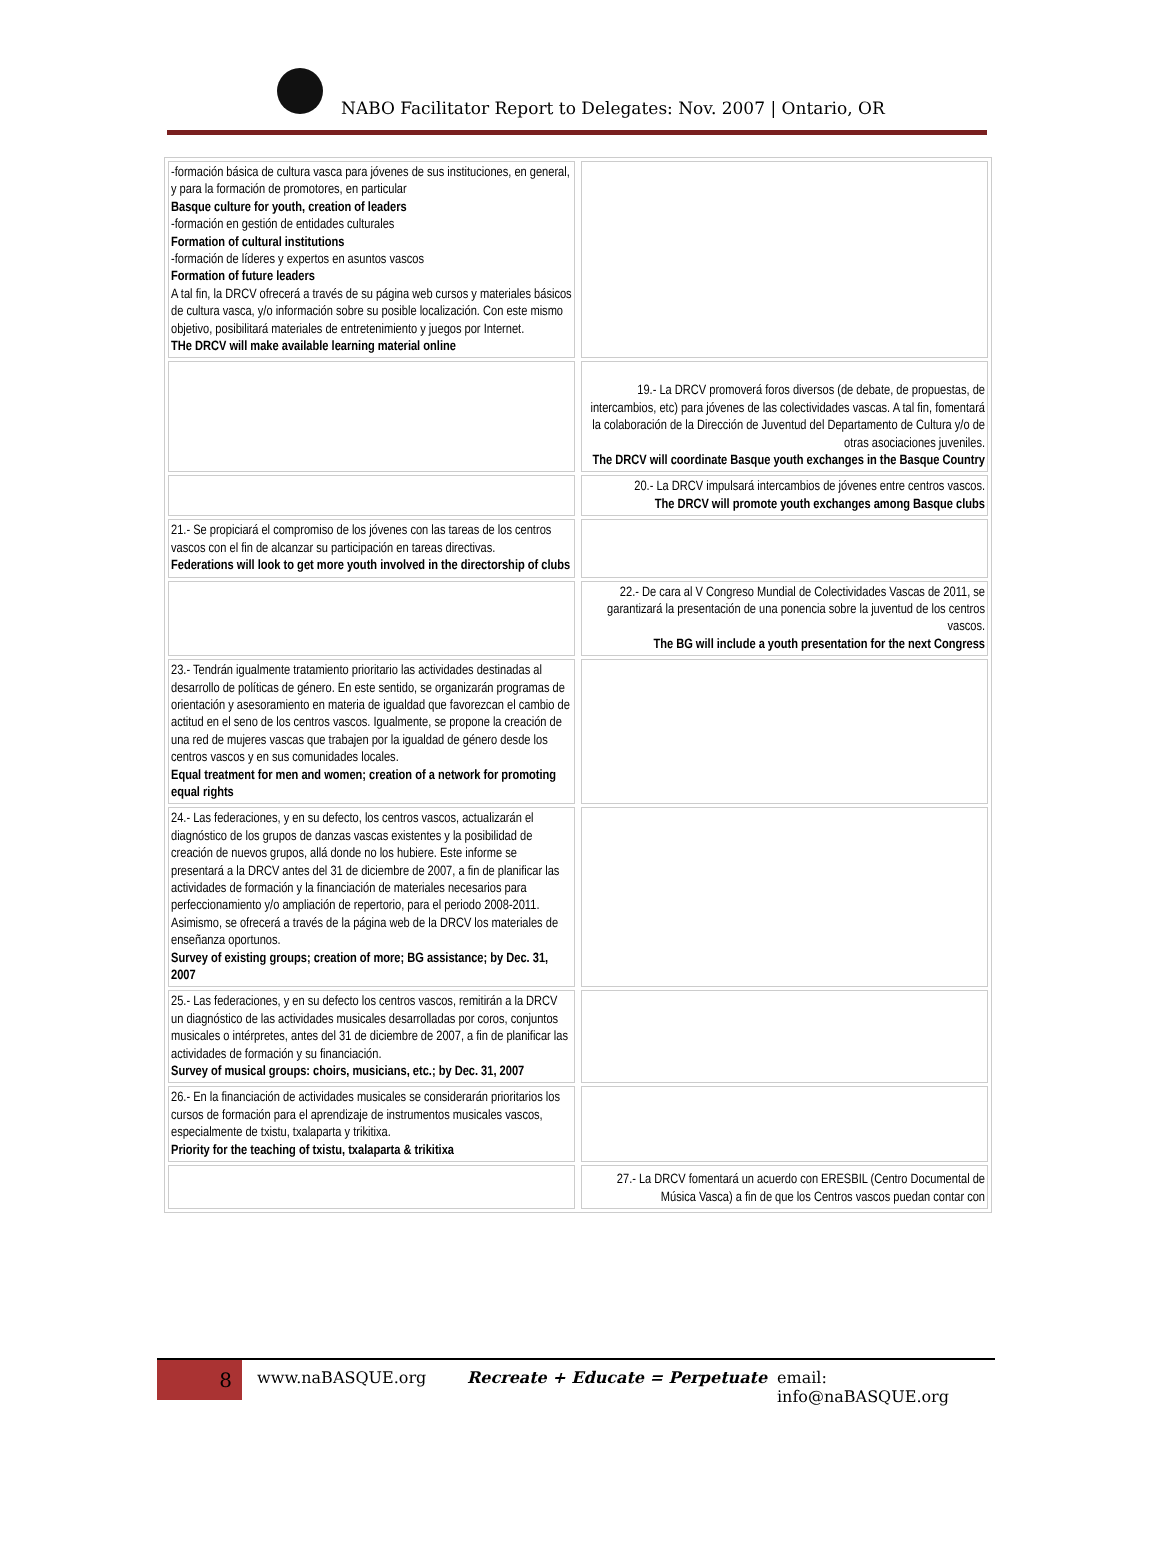NABO Facilitator Report to Delegates: Nov. 2007 | Ontario, OR
| -formación básica de cultura vasca para jóvenes de sus instituciones, en general, y para la formación de promotores, en particular Basque culture for youth, creation of leaders -formación en gestión de entidades culturales Formation of cultural institutions -formación de líderes y expertos en asuntos vascos Formation of future leaders A tal fin, la DRCV ofrecerá a través de su página web cursos y materiales básicos de cultura vasca, y/o información sobre su posible localización. Con este mismo objetivo, posibilitará materiales de entretenimiento y juegos por Internet. THe DRCV will make available learning material online | | |
| | | 19.- La DRCV promoverá foros diversos (de debate, de propuestas, de intercambios, etc) para jóvenes de las colectividades vascas. A tal fin, fomentará la colaboración de la Dirección de Juventud del Departamento de Cultura y/o de otras asociaciones juveniles. The DRCV will coordinate Basque youth exchanges in the Basque Country |
| | | 20.- La DRCV impulsará intercambios de jóvenes entre centros vascos. The DRCV will promote youth exchanges among Basque clubs |
| 21.- Se propiciará el compromiso de los jóvenes con las tareas de los centros vascos con el fin de alcanzar su participación en tareas directivas. Federations will look to get more youth involved in the directorship of clubs | | |
| | | 22.- De cara al V Congreso Mundial de Colectividades Vascas de 2011, se garantizará la presentación de una ponencia sobre la juventud de los centros vascos. The BG will include a youth presentation for the next Congress |
| 23.- Tendrán igualmente tratamiento prioritario las actividades destinadas al desarrollo de políticas de género. En este sentido, se organizarán programas de orientación y asesoramiento en materia de igualdad que favorezcan el cambio de actitud en el seno de los centros vascos. Igualmente, se propone la creación de una red de mujeres vascas que trabajen por la igualdad de género desde los centros vascos y en sus comunidades locales. Equal treatment for men and women; creation of a network for promoting equal rights | | |
| 24.- Las federaciones, y en su defecto, los centros vascos, actualizarán el diagnóstico de los grupos de danzas vascas existentes y la posibilidad de creación de nuevos grupos, allá donde no los hubiere. Este informe se presentará a la DRCV antes del 31 de diciembre de 2007, a fin de planificar las actividades de formación y la financiación de materiales necesarios para perfeccionamiento y/o ampliación de repertorio, para el periodo 2008-2011. Asimismo, se ofrecerá a través de la página web de la DRCV los materiales de enseñanza oportunos. Survey of existing groups; creation of more; BG assistance; by Dec. 31, 2007 | | |
| 25.- Las federaciones, y en su defecto los centros vascos, remitirán a la DRCV un diagnóstico de las actividades musicales desarrolladas por coros, conjuntos musicales o intérpretes, antes del 31 de diciembre de 2007, a fin de planificar las actividades de formación y su financiación. Survey of musical groups: choirs, musicians, etc.; by Dec. 31, 2007 | | |
| 26.- En la financiación de actividades musicales se considerarán prioritarios los cursos de formación para el aprendizaje de instrumentos musicales vascos, especialmente de txistu, txalaparta y trikitixa. Priority for the teaching of txistu, txalaparta & trikitixa | | |
| | | 27.- La DRCV fomentará un acuerdo con ERESBIL (Centro Documental de Música Vasca) a fin de que los Centros vascos puedan contar con |
8 www.naBASQUE.org Recreate + Educate = Perpetuate email: info@naBASQUE.org